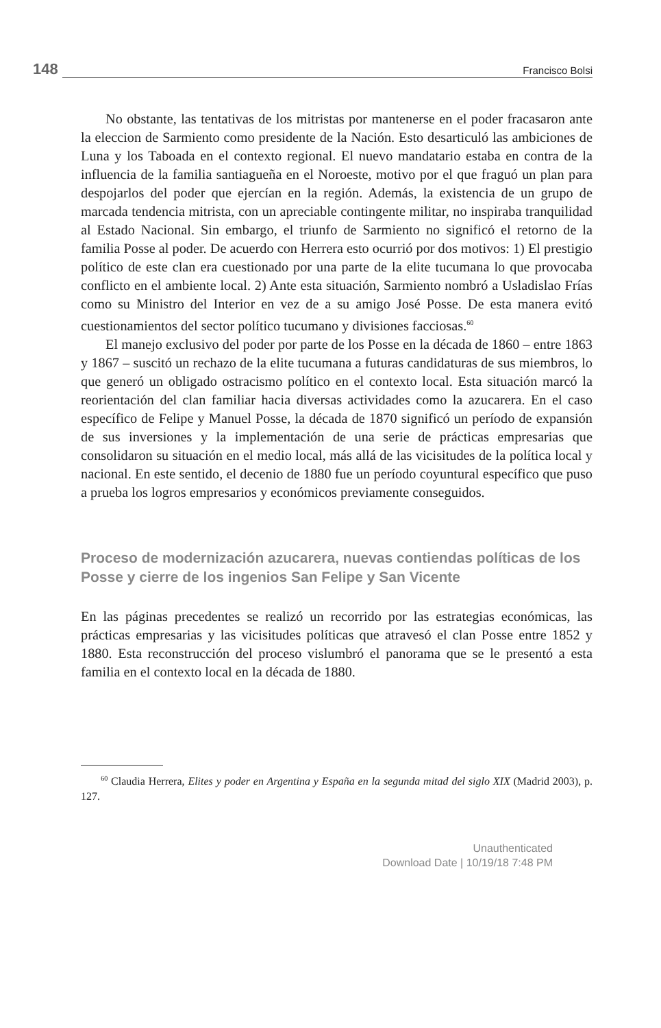148 Francisco Bolsi
No obstante, las tentativas de los mitristas por mantenerse en el poder fracasaron ante la eleccion de Sarmiento como presidente de la Nación. Esto desarticuló las ambiciones de Luna y los Taboada en el contexto regional. El nuevo mandatario estaba en contra de la influencia de la familia santiagueña en el Noroeste, motivo por el que fraguó un plan para despojarlos del poder que ejercían en la región. Además, la existencia de un grupo de marcada tendencia mitrista, con un apreciable contingente militar, no inspiraba tranquilidad al Estado Nacional. Sin embargo, el triunfo de Sarmiento no significó el retorno de la familia Posse al poder. De acuerdo con Herrera esto ocurrió por dos motivos: 1) El prestigio político de este clan era cuestionado por una parte de la elite tucumana lo que provocaba conflicto en el ambiente local. 2) Ante esta situación, Sarmiento nombró a Usladislao Frías como su Ministro del Interior en vez de a su amigo José Posse. De esta manera evitó cuestionamientos del sector político tucumano y divisiones facciosas.<sup>60</sup>
El manejo exclusivo del poder por parte de los Posse en la década de 1860 – entre 1863 y 1867 – suscitó un rechazo de la elite tucumana a futuras candidaturas de sus miembros, lo que generó un obligado ostracismo político en el contexto local. Esta situación marcó la reorientación del clan familiar hacia diversas actividades como la azucarera. En el caso específico de Felipe y Manuel Posse, la década de 1870 significó un período de expansión de sus inversiones y la implementación de una serie de prácticas empresarias que consolidaron su situación en el medio local, más allá de las vicisitudes de la política local y nacional. En este sentido, el decenio de 1880 fue un período coyuntural específico que puso a prueba los logros empresarios y económicos previamente conseguidos.
Proceso de modernización azucarera, nuevas contiendas políticas de los Posse y cierre de los ingenios San Felipe y San Vicente
En las páginas precedentes se realizó un recorrido por las estrategias económicas, las prácticas empresarias y las vicisitudes políticas que atravesó el clan Posse entre 1852 y 1880. Esta reconstrucción del proceso vislumbró el panorama que se le presentó a esta familia en el contexto local en la década de 1880.
<sup>60</sup> Claudia Herrera, Elites y poder en Argentina y España en la segunda mitad del siglo XIX (Madrid 2003), p. 127.
Unauthenticated
Download Date | 10/19/18 7:48 PM